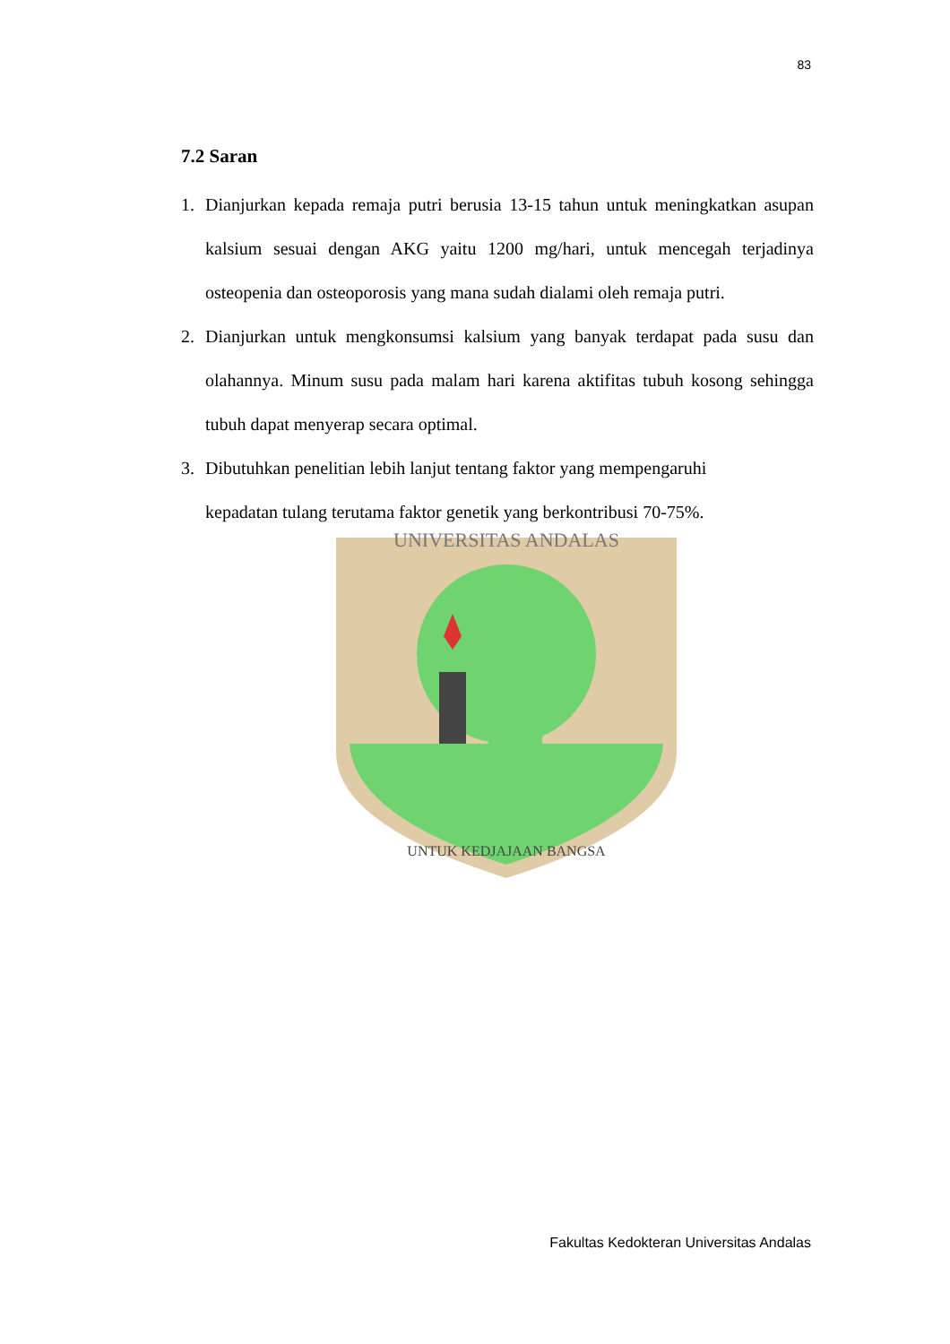83
UNIVERSITAS ANDALAS
UNTUK KEDJAJAAN BANGSA
7.2 Saran
1. Dianjurkan kepada remaja putri berusia 13-15 tahun untuk meningkatkan asupan kalsium sesuai dengan AKG yaitu 1200 mg/hari, untuk mencegah terjadinya osteopenia dan osteoporosis yang mana sudah dialami oleh remaja putri.
2. Dianjurkan untuk mengkonsumsi kalsium yang banyak terdapat pada susu dan olahannya. Minum susu pada malam hari karena aktifitas tubuh kosong sehingga tubuh dapat menyerap secara optimal.
3. Dibutuhkan penelitian lebih lanjut tentang faktor yang mempengaruhi
kepadatan tulang terutama faktor genetik yang berkontribusi 70-75%.
Fakultas Kedokteran Universitas Andalas